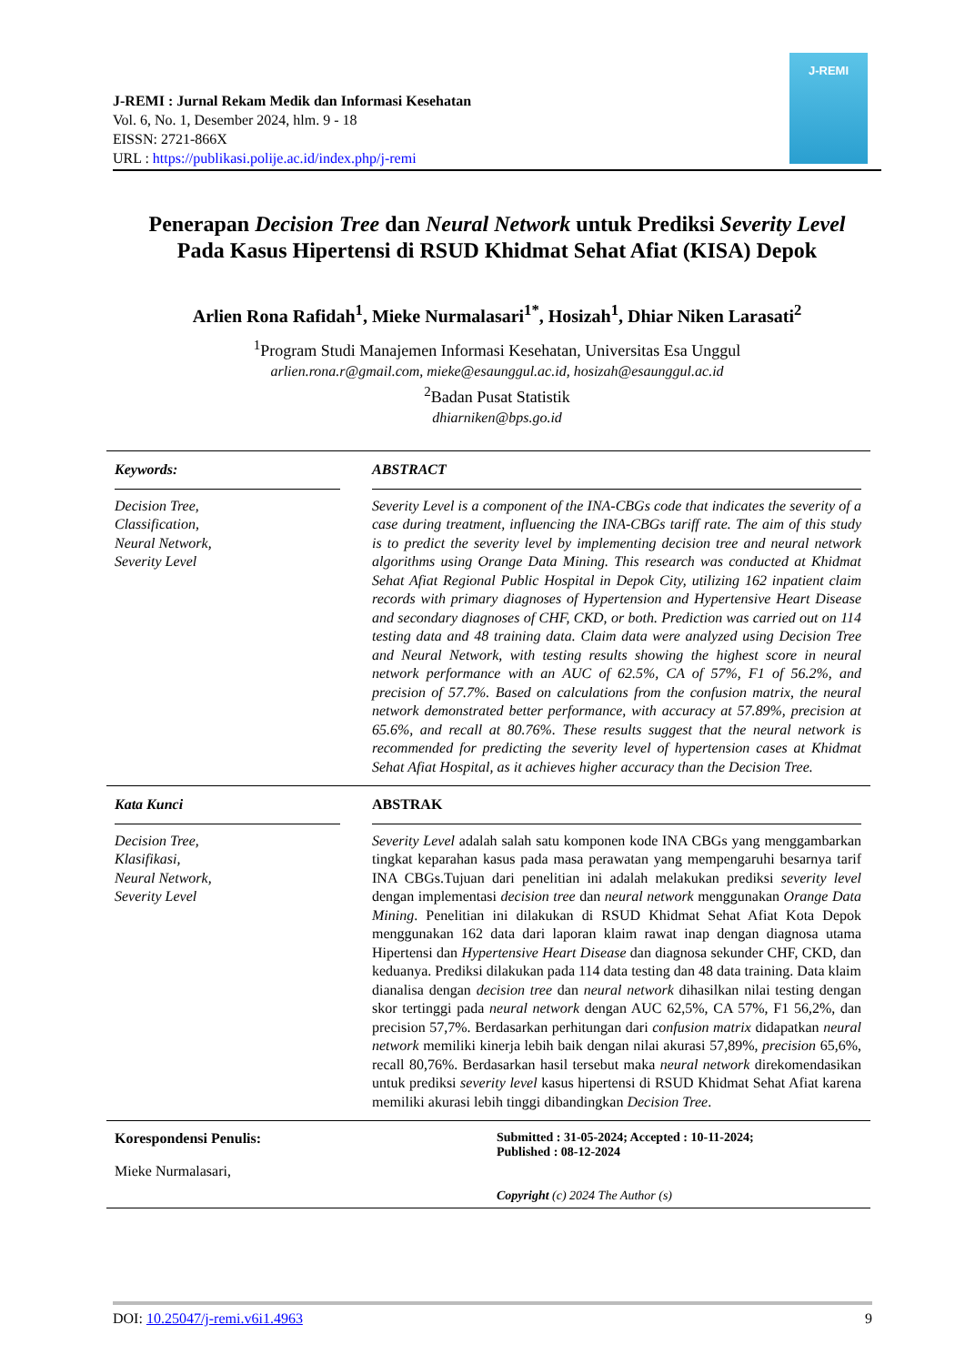J-REMI : Jurnal Rekam Medik dan Informasi Kesehatan
Vol. 6, No. 1, Desember 2024, hlm. 9 - 18
EISSN: 2721-866X
URL : https://publikasi.polije.ac.id/index.php/j-remi
J-REMI
Penerapan Decision Tree dan Neural Network untuk Prediksi Severity Level
Pada Kasus Hipertensi di RSUD Khidmat Sehat Afiat (KISA) Depok
Arlien Rona Rafidah<sup>1</sup>, Mieke Nurmalasari<sup>1*</sup>, Hosizah<sup>1</sup>, Dhiar Niken Larasati<sup>2</sup>
<sup>1</sup> Program Studi Manajemen Informasi Kesehatan, Universitas Esa Unggul
arlien.rona.r@gmail.com, mieke@esaunggul.ac.id, hosizah@esaunggul.ac.id
<sup>2</sup> Badan Pusat Statistik
dhiarniken@bps.go.id
Keywords:
Decision Tree,
Classification,
Neural Network,
Severity Level
ABSTRACT
Severity Level is a component of the INA-CBGs code that indicates the severity of a case during treatment, influencing the INA-CBGs tariff rate. The aim of this study is to predict the severity level by implementing decision tree and neural network algorithms using Orange Data Mining. This research was conducted at Khidmat Sehat Afiat Regional Public Hospital in Depok City, utilizing 162 inpatient claim records with primary diagnoses of Hypertension and Hypertensive Heart Disease and secondary diagnoses of CHF, CKD, or both. Prediction was carried out on 114 testing data and 48 training data. Claim data were analyzed using Decision Tree and Neural Network, with testing results showing the highest score in neural network performance with an AUC of 62.5%, CA of 57%, F1 of 56.2%, and precision of 57.7%. Based on calculations from the confusion matrix, the neural network demonstrated better performance, with accuracy at 57.89%, precision at 65.6%, and recall at 80.76%. These results suggest that the neural network is recommended for predicting the severity level of hypertension cases at Khidmat Sehat Afiat Hospital, as it achieves higher accuracy than the Decision Tree.
Kata Kunci
Decision Tree,
Klasifikasi,
Neural Network,
Severity Level
ABSTRAK
Severity Level adalah salah satu komponen kode INA CBGs yang menggambarkan tingkat keparahan kasus pada masa perawatan yang mempengaruhi besarnya tarif INA CBGs.Tujuan dari penelitian ini adalah melakukan prediksi severity level dengan implementasi decision tree dan neural network menggunakan Orange Data Mining. Penelitian ini dilakukan di RSUD Khidmat Sehat Afiat Kota Depok menggunakan 162 data dari laporan klaim rawat inap dengan diagnosa utama Hipertensi dan Hypertensive Heart Disease dan diagnosa sekunder CHF, CKD, dan keduanya. Prediksi dilakukan pada 114 data testing dan 48 data training. Data klaim dianalisa dengan decision tree dan neural network dihasilkan nilai testing dengan skor tertinggi pada neural network dengan AUC 62,5%, CA 57%, F1 56,2%, dan precision 57,7%. Berdasarkan perhitungan dari confusion matrix didapatkan neural network memiliki kinerja lebih baik dengan nilai akurasi 57,89%, precision 65,6%, recall 80,76%. Berdasarkan hasil tersebut maka neural network direkomendasikan untuk prediksi severity level kasus hipertensi di RSUD Khidmat Sehat Afiat karena memiliki akurasi lebih tinggi dibandingkan Decision Tree.
Korespondensi Penulis:
Mieke Nurmalasari,
Submitted : 31-05-2024; Accepted : 10-11-2024;
Published : 08-12-2024
Copyright (c) 2024 The Author (s)
DOI: 10.25047/j-remi.v6i1.4963 9